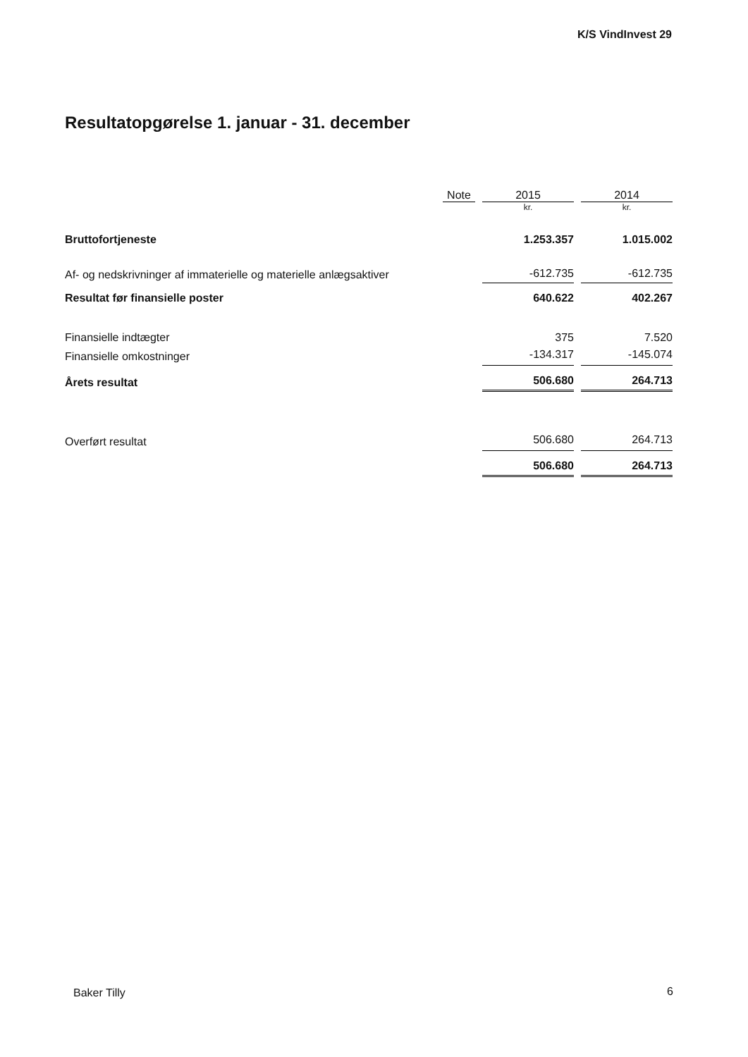K/S VindInvest 29
Resultatopgørelse 1. januar - 31. december
| | Note | | 2015 | | 2014 |
| --- | --- | --- | --- | --- | --- |
| | | | kr. | | kr. |
| Bruttofortjeneste | | | 1.253.357 | | 1.015.002 |
| Af- og nedskrivninger af immaterielle og materielle anlægsaktiver | | | -612.735 | | -612.735 |
| Resultat før finansielle poster | | | 640.622 | | 402.267 |
| Finansielle indtægter | | | 375 | | 7.520 |
| Finansielle omkostninger | | | -134.317 | | -145.074 |
| Årets resultat | | | 506.680 | | 264.713 |
| Overført resultat | | | 506.680 | | 264.713 |
| | | | 506.680 | | 264.713 |
Baker Tilly 6